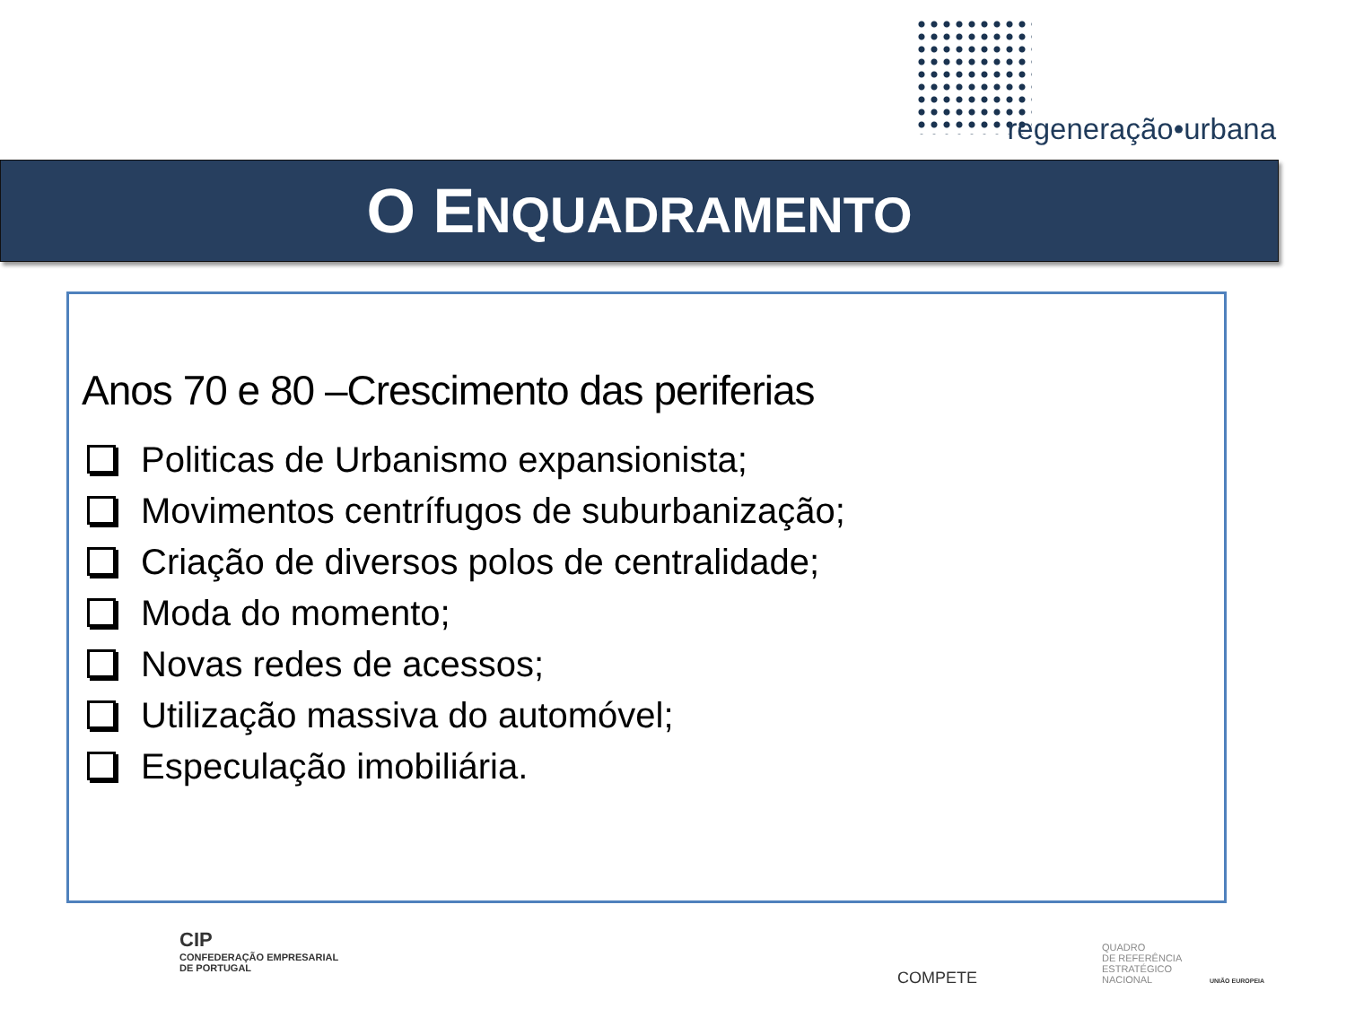regeneração•urbana
O ENQUADRAMENTO
Anos 70 e 80 –Crescimento das periferias
Politicas de Urbanismo expansionista;
Movimentos centrífugos de suburbanização;
Criação de diversos polos de centralidade;
Moda do momento;
Novas redes de acessos;
Utilização massiva do automóvel;
Especulação imobiliária.
CIP
CONFEDERAÇÃO EMPRESARIAL
DE PORTUGAL
COMPETE
QUADRO
DE REFERÊNCIA
ESTRATÉGICO
NACIONAL
UNIÃO EUROPEIA